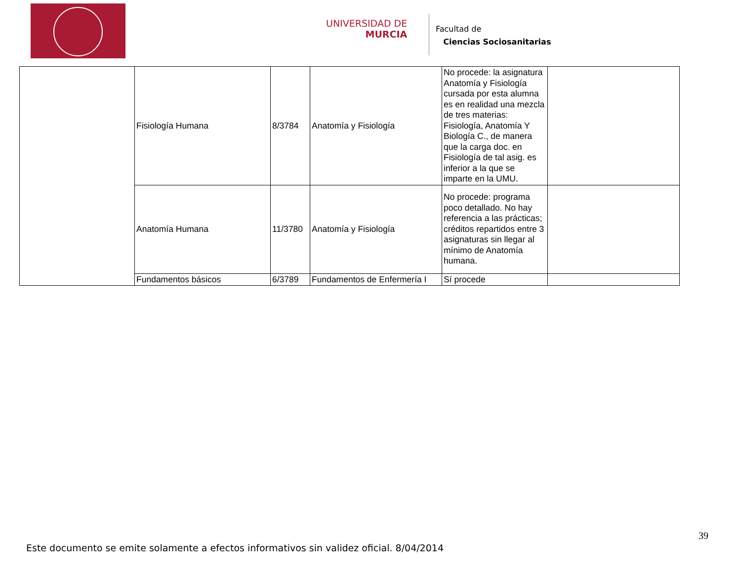UNIVERSIDAD DE
MURCIA
Facultad de
Ciencias Sociosanitarias
| | Fisiología Humana | 8/3784 | Anatomía y Fisiología | No procede: la asignatura Anatomía y Fisiología cursada por esta alumna es en realidad una mezcla de tres materias: Fisiología, Anatomía Y Biología C., de manera que la carga doc. en Fisiología de tal asig. es inferior a la que se imparte en la UMU. | |
| | Anatomía Humana | 11/3780 | Anatomía y Fisiología | No procede: programa poco detallado. No hay referencia a las prácticas; créditos repartidos entre 3 asignaturas sin llegar al mínimo de Anatomía humana. | |
| | Fundamentos básicos | 6/3789 | Fundamentos de Enfermería I | Sí procede | |
39
Este documento se emite solamente a efectos informativos sin validez oficial. 8/04/2014